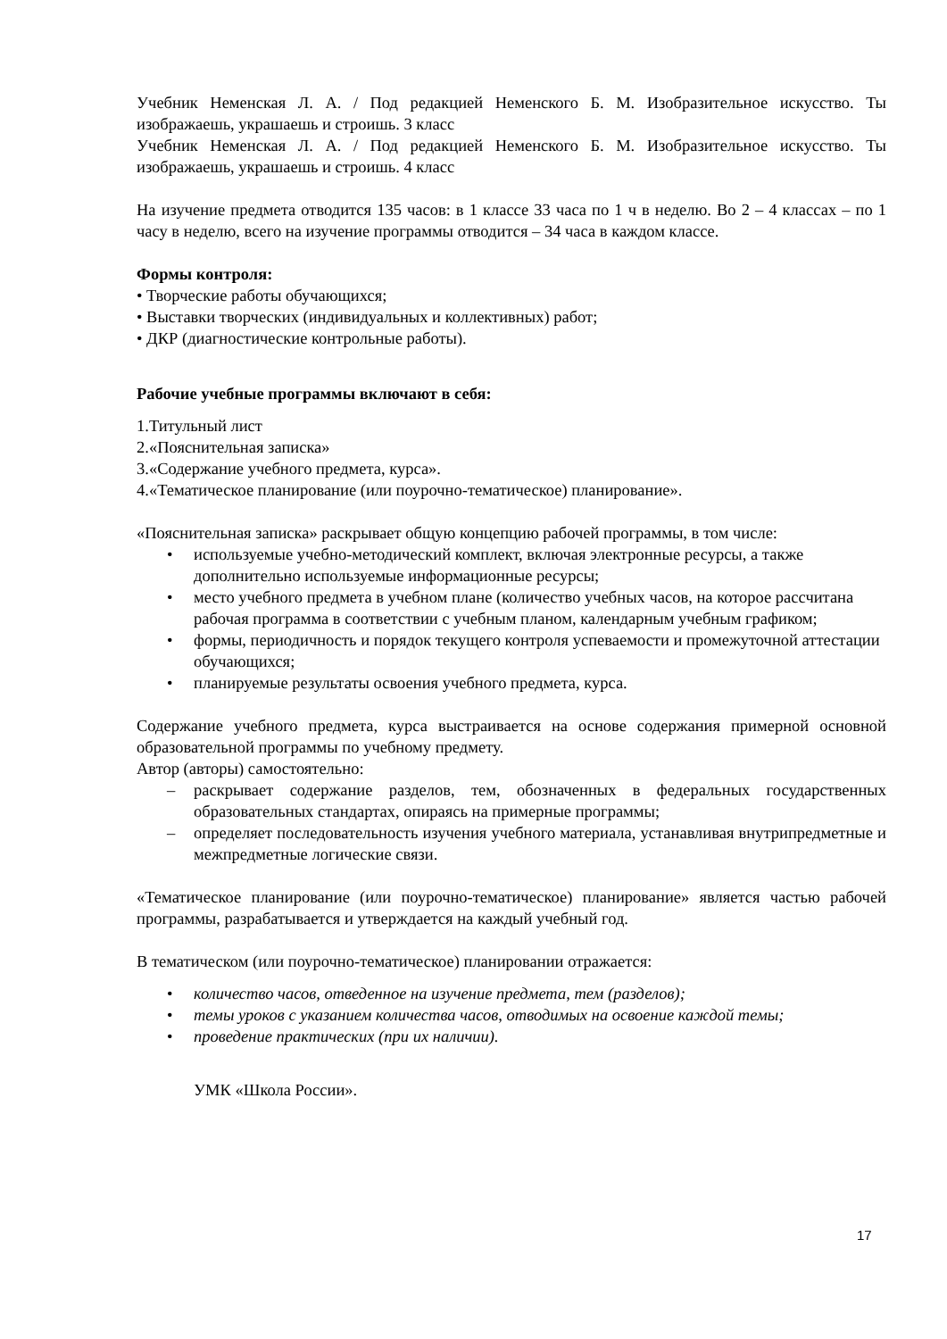Учебник Неменская Л. А. / Под редакцией Неменского Б. М. Изобразительное искусство. Ты изображаешь, украшаешь и строишь. 3 класс
Учебник Неменская Л. А. / Под редакцией Неменского Б. М. Изобразительное искусство. Ты изображаешь, украшаешь и строишь. 4 класс
На изучение предмета отводится 135 часов: в 1 классе 33 часа по 1 ч в неделю. Во 2 – 4 классах – по 1 часу в неделю, всего на изучение программы отводится – 34 часа в каждом классе.
Формы контроля:
• Творческие работы обучающихся;
• Выставки творческих (индивидуальных и коллективных) работ;
• ДКР (диагностические контрольные работы).
Рабочие учебные программы включают в себя:
1.Титульный лист
2.«Пояснительная записка»
3.«Содержание учебного предмета, курса».
4.«Тематическое планирование (или поурочно-тематическое) планирование».
«Пояснительная записка» раскрывает общую концепцию рабочей программы, в том числе:
• используемые учебно-методический комплект, включая электронные ресурсы, а также дополнительно используемые информационные ресурсы;
• место учебного предмета в учебном плане (количество учебных часов, на которое рассчитана рабочая программа в соответствии с учебным планом, календарным учебным графиком;
• формы, периодичность и порядок текущего контроля успеваемости и промежуточной аттестации обучающихся;
• планируемые результаты освоения учебного предмета, курса.
Содержание учебного предмета, курса выстраивается на основе содержания примерной основной образовательной программы по учебному предмету.
Автор (авторы) самостоятельно:
– раскрывает содержание разделов, тем, обозначенных в федеральных государственных образовательных стандартах, опираясь на примерные программы;
– определяет последовательность изучения учебного материала, устанавливая внутрипредметные и межпредметные логические связи.
«Тематическое планирование (или поурочно-тематическое) планирование» является частью рабочей программы, разрабатывается и утверждается на каждый учебный год.
В тематическом (или поурочно-тематическое) планировании отражается:
• количество часов, отведенное на изучение предмета, тем (разделов);
• темы уроков с указанием количества часов, отводимых на освоение каждой темы;
• проведение практических (при их наличии).
УМК «Школа России».
17